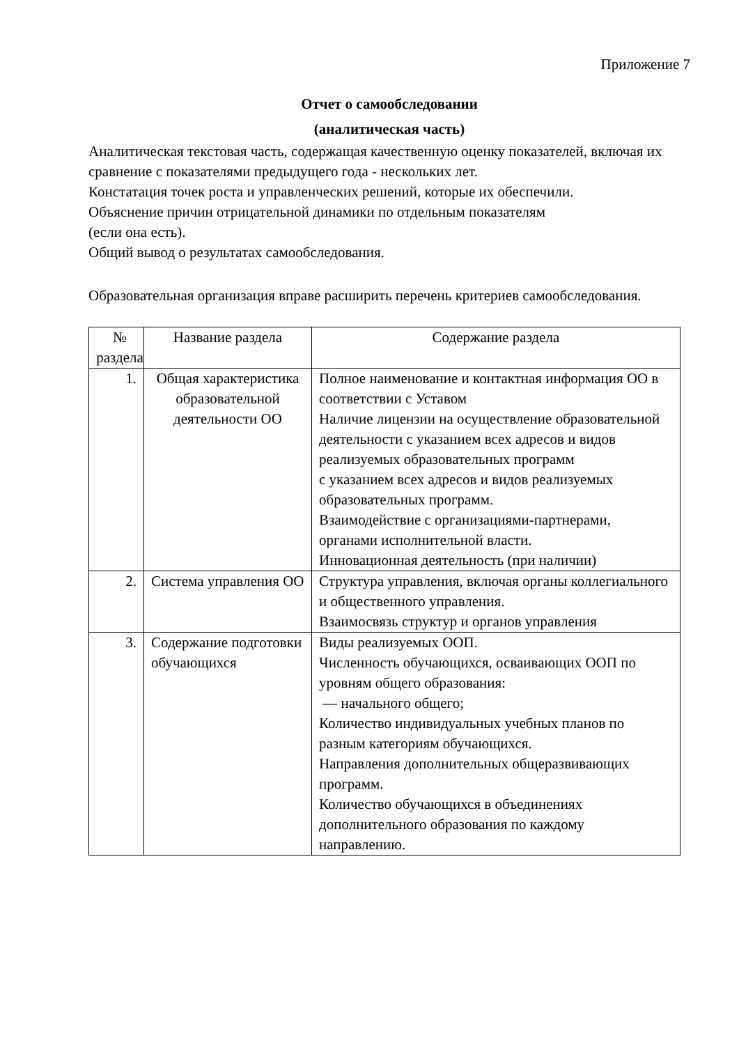Приложение 7
Отчет о самообследовании
(аналитическая часть)
Аналитическая текстовая часть, содержащая качественную оценку показателей, включая их сравнение с показателями предыдущего года - нескольких лет.
Констатация точек роста и управленческих решений, которые их обеспечили.
Объяснение причин отрицательной динамики по отдельным показателям
(если она есть).
Общий вывод о результатах самообследования.
Образовательная организация вправе расширить перечень критериев самообследования.
| № раздела | Название раздела | Содержание раздела |
| --- | --- | --- |
| 1. | Общая характеристика образовательной деятельности ОО | Полное наименование и контактная информация ОО в соответствии с Уставом Наличие лицензии на осуществление образовательной деятельности с указанием всех адресов и видов реализуемых образовательных программ с указанием всех адресов и видов реализуемых образовательных программ. Взаимодействие с организациями-партнерами, органами исполнительной власти. Инновационная деятельность (при наличии) |
| 2. | Система управления ОО | Структура управления, включая органы коллегиального и общественного управления. Взаимосвязь структур и органов управления |
| 3. | Содержание подготовки обучающихся | Виды реализуемых ООП. Численность обучающихся, осваивающих ООП по уровням общего образования: — начального общего; Количество индивидуальных учебных планов по разным категориям обучающихся. Направления дополнительных общеразвивающих программ. Количество обучающихся в объединениях дополнительного образования по каждому направлению. |